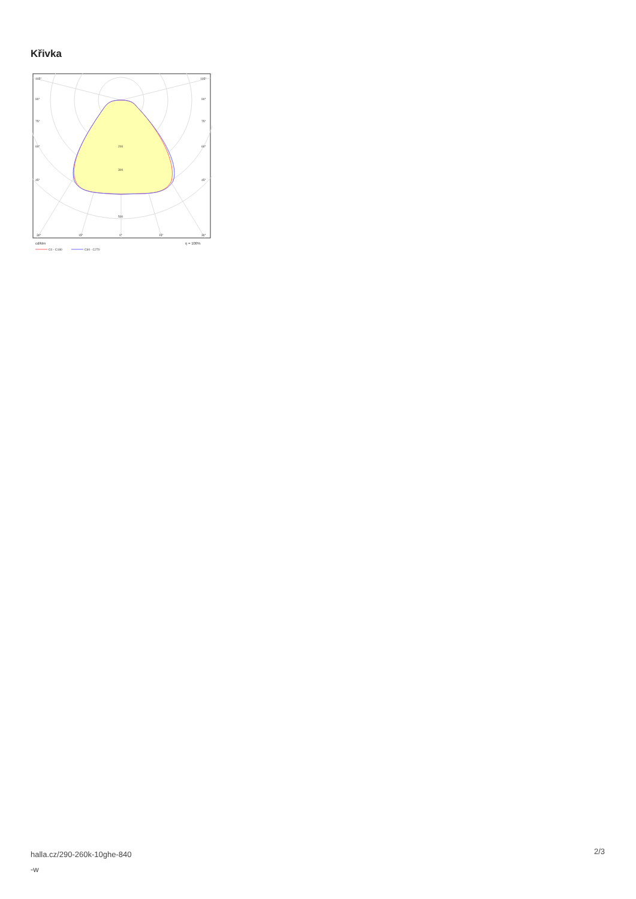Křivka
105°
105°
90°
90°
75°
75°
60°
60°
45°
45°
200
300
500
30°
15°
0°
15°
30°
cd/klm
η = 100%
C0 - C180
C90 - C270
halla.cz/290-260k-10ghe-840
-w
2/3